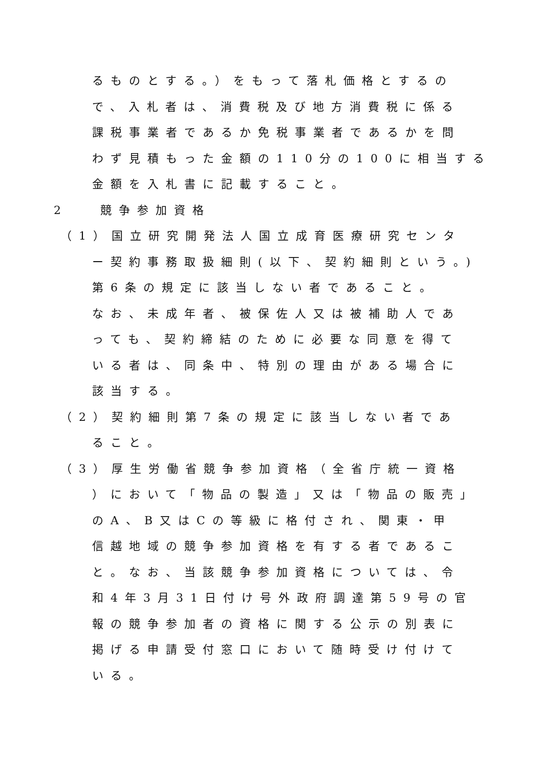るものとする。）をもって落札価格とするの
で、入札者は、消費税及び地方消費税に係る
課税事業者であるか免税事業者であるかを問
わず見積もった金額の110分の100に相当する
金額を入札書に記載すること。
2 競争参加資格
（1）国立研究開発法人国立成育医療研究センタ
ー契約事務取扱細則(以下、契約細則という。)
第6条の規定に該当しない者であること。
なお、未成年者、被保佐人又は被補助人であ
っても、契約締結のために必要な同意を得て
いる者は、同条中、特別の理由がある場合に
該当する。
（2）契約細則第7条の規定に該当しない者であ
ること。
（3）厚生労働省競争参加資格（全省庁統一資格
）において「物品の製造」又は「物品の販売」
のA、B又はCの等級に格付され、関東・甲
信越地域の競争参加資格を有する者であるこ
と。なお、当該競争参加資格については、令
和4年3月31日付け号外政府調達第59号の官
報の競争参加者の資格に関する公示の別表に
掲げる申請受付窓口において随時受け付けて
いる。